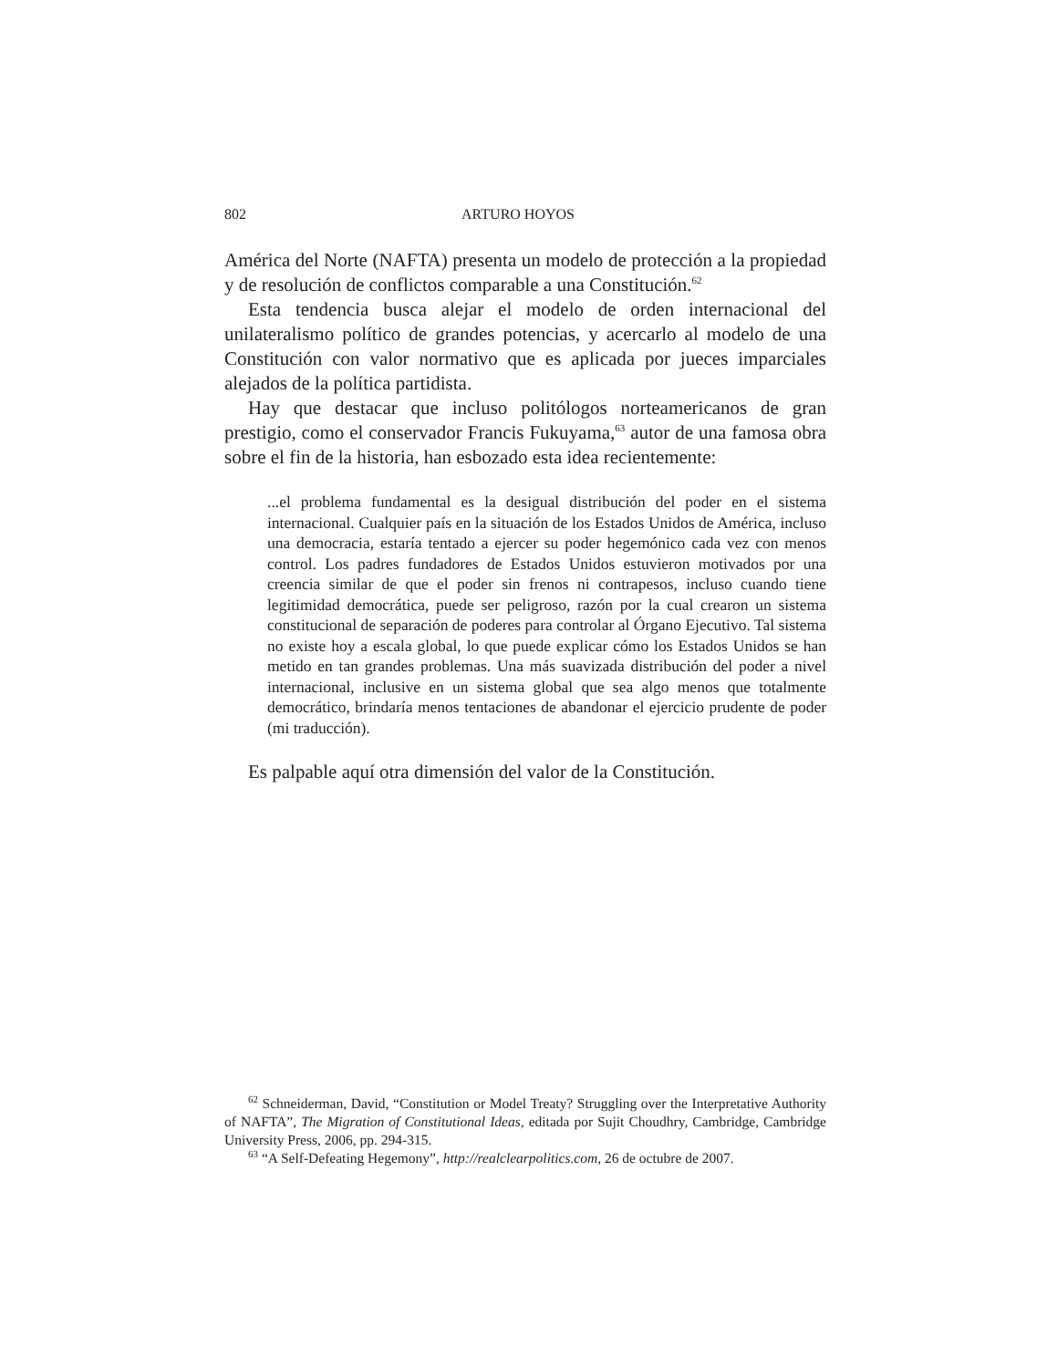802 ARTURO HOYOS
América del Norte (NAFTA) presenta un modelo de protección a la propiedad y de resolución de conflictos comparable a una Constitución.<sup>62</sup>
Esta tendencia busca alejar el modelo de orden internacional del unilateralismo político de grandes potencias, y acercarlo al modelo de una Constitución con valor normativo que es aplicada por jueces imparciales alejados de la política partidista.
Hay que destacar que incluso politólogos norteamericanos de gran prestigio, como el conservador Francis Fukuyama,<sup>63</sup> autor de una famosa obra sobre el fin de la historia, han esbozado esta idea recientemente:
...el problema fundamental es la desigual distribución del poder en el sistema internacional. Cualquier país en la situación de los Estados Unidos de América, incluso una democracia, estaría tentado a ejercer su poder hegemónico cada vez con menos control. Los padres fundadores de Estados Unidos estuvieron motivados por una creencia similar de que el poder sin frenos ni contrapesos, incluso cuando tiene legitimidad democrática, puede ser peligroso, razón por la cual crearon un sistema constitucional de separación de poderes para controlar al Órgano Ejecutivo. Tal sistema no existe hoy a escala global, lo que puede explicar cómo los Estados Unidos se han metido en tan grandes problemas. Una más suavizada distribución del poder a nivel internacional, inclusive en un sistema global que sea algo menos que totalmente democrático, brindaría menos tentaciones de abandonar el ejercicio prudente de poder (mi traducción).
Es palpable aquí otra dimensión del valor de la Constitución.
<sup>62</sup> Schneiderman, David, “Constitution or Model Treaty? Struggling over the Interpretative Authority of NAFTA”, The Migration of Constitutional Ideas, editada por Sujit Choudhry, Cambridge, Cambridge University Press, 2006, pp. 294-315.
<sup>63</sup> “A Self-Defeating Hegemony”, http://realclearpolitics.com, 26 de octubre de 2007.